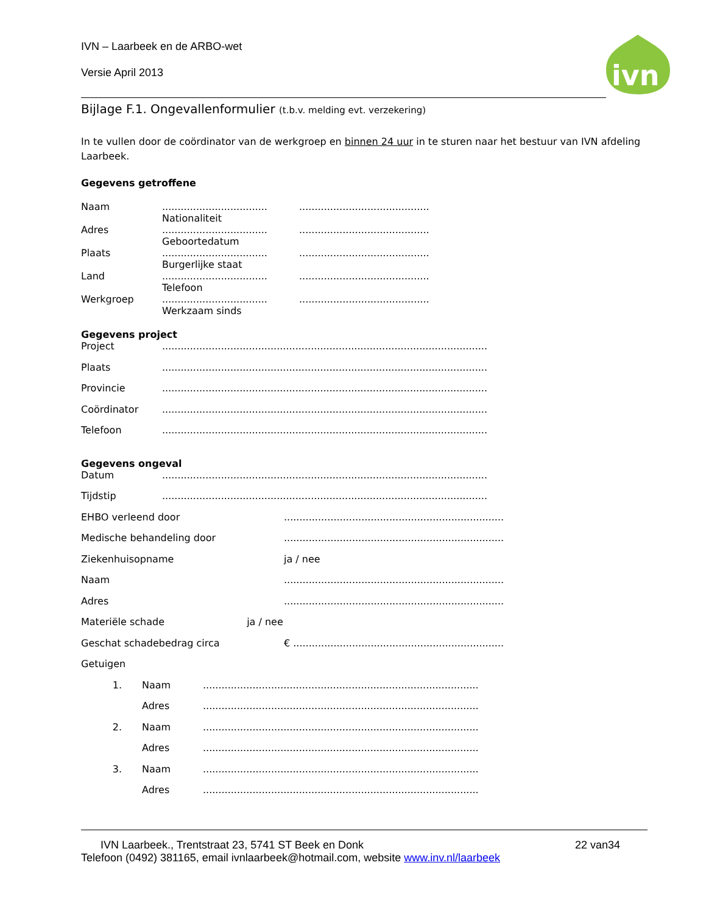ivn
IVN – Laarbeek en de ARBO-wet
Versie April 2013
Bijlage F.1. Ongevallenformulier (t.b.v. melding evt. verzekering)
In te vullen door de coördinator van de werkgroep en binnen 24 uur in te sturen naar het bestuur van IVN afdeling Laarbeek.
Gegevens getroffene
| Naam | .................................. Nationaliteit | | .......................................... |
| Adres | .................................. Geboortedatum | | .......................................... |
| Plaats | .................................. Burgerlijke staat | | .......................................... |
| Land | .................................. Telefoon | | .......................................... |
| Werkgroep | .................................. Werkzaam sinds | | .......................................... |
Gegevens project
| Project | ......................................................................................................... |
| Plaats | ......................................................................................................... |
| Provincie | ......................................................................................................... |
| Coördinator | ......................................................................................................... |
| Telefoon | ......................................................................................................... |
Gegevens ongeval
| Datum | ......................................................................................................... |
| Tijdstip | ......................................................................................................... |
| EHBO verleend door | ....................................................................... |
| Medische behandeling door | ....................................................................... |
| Ziekenhuisopname | ja / nee |
| Naam | ....................................................................... |
| Adres | ....................................................................... |
| Materiële schade ja / nee | |
| Geschat schadebedrag circa | € .................................................................... |
| Getuigen | |
| 1. | Naam | ......................................................................................... |
| | Adres | ......................................................................................... |
| 2. | Naam | ......................................................................................... |
| | Adres | ......................................................................................... |
| 3. | Naam | ......................................................................................... |
| | Adres | ......................................................................................... |
IVN Laarbeek., Trentstraat 23, 5741 ST Beek en Donk 22 van34
Telefoon (0492) 381165, email ivnlaarbeek@hotmail.com, website www.inv.nl/laarbeek